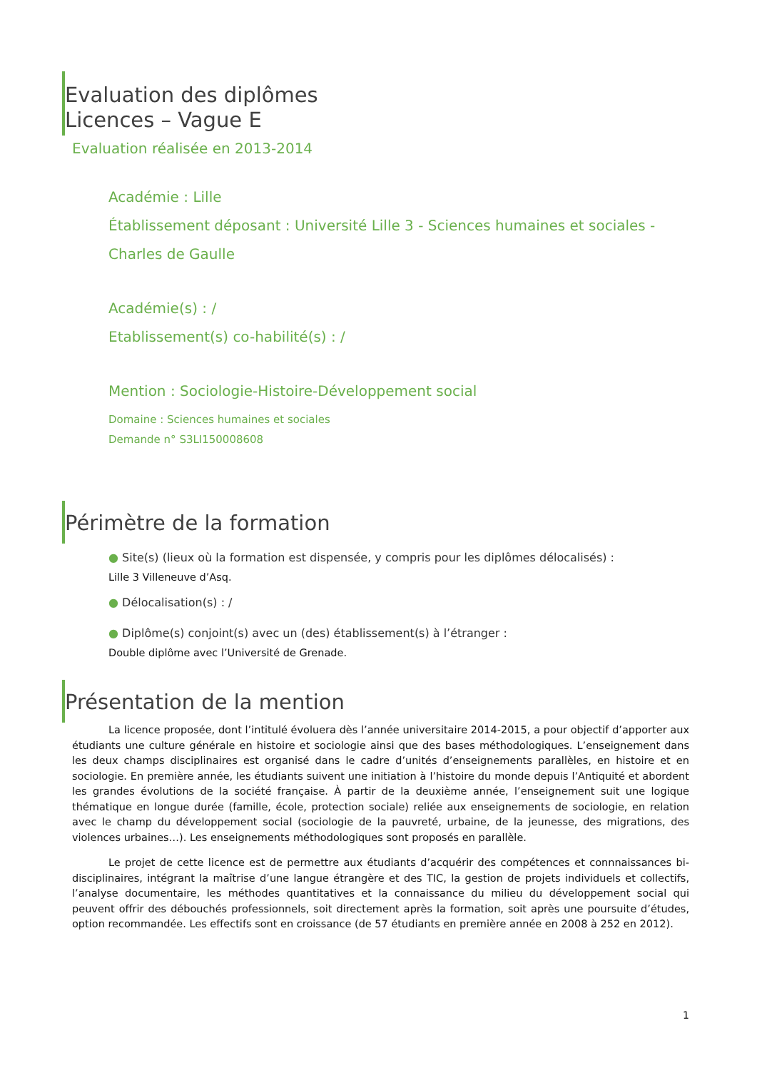Evaluation des diplômes
Licences – Vague E
Evaluation réalisée en 2013-2014
Académie : Lille
Établissement déposant : Université Lille 3 - Sciences humaines et sociales - Charles de Gaulle
Académie(s) : /
Etablissement(s) co-habilité(s) : /
Mention : Sociologie-Histoire-Développement social
Domaine : Sciences humaines et sociales
Demande n° S3LI150008608
Périmètre de la formation
● Site(s) (lieux où la formation est dispensée, y compris pour les diplômes délocalisés) :
Lille 3 Villeneuve d’Asq.
● Délocalisation(s) : /
● Diplôme(s) conjoint(s) avec un (des) établissement(s) à l’étranger :
Double diplôme avec l’Université de Grenade.
Présentation de la mention
La licence proposée, dont l’intitulé évoluera dès l’année universitaire 2014-2015, a pour objectif d’apporter aux étudiants une culture générale en histoire et sociologie ainsi que des bases méthodologiques. L’enseignement dans les deux champs disciplinaires est organisé dans le cadre d’unités d’enseignements parallèles, en histoire et en sociologie. En première année, les étudiants suivent une initiation à l’histoire du monde depuis l’Antiquité et abordent les grandes évolutions de la société française. À partir de la deuxième année, l’enseignement suit une logique thématique en longue durée (famille, école, protection sociale) reliée aux enseignements de sociologie, en relation avec le champ du développement social (sociologie de la pauvreté, urbaine, de la jeunesse, des migrations, des violences urbaines…). Les enseignements méthodologiques sont proposés en parallèle.
Le projet de cette licence est de permettre aux étudiants d’acquérir des compétences et connnaissances bi-disciplinaires, intégrant la maîtrise d’une langue étrangère et des TIC, la gestion de projets individuels et collectifs, l’analyse documentaire, les méthodes quantitatives et la connaissance du milieu du développement social qui peuvent offrir des débouchés professionnels, soit directement après la formation, soit après une poursuite d’études, option recommandée. Les effectifs sont en croissance (de 57 étudiants en première année en 2008 à 252 en 2012).
1